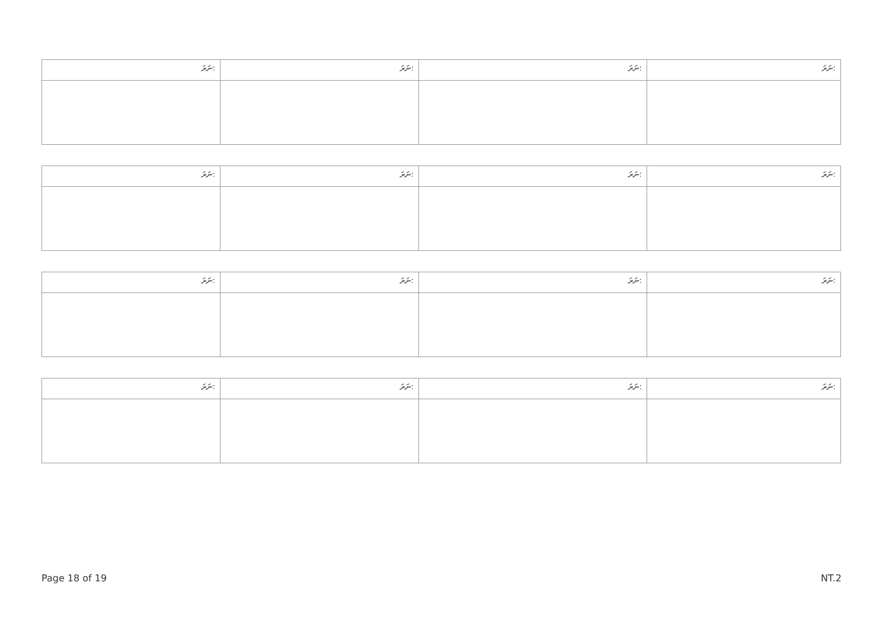| ނަރަ: | ނަރަ: | ނަރަ: | ނަރަ: |
| ނަރަ: | ނަރަ: | ނަރަ: | ނަރަ: |
| ނަރަ: | ނަރަ: | ނަރަ: | ނަރަ: |
| ނަރަ: | ނަރަ: | ނަރަ: | ނަރަ: |
Page 18 of 19 NT.2